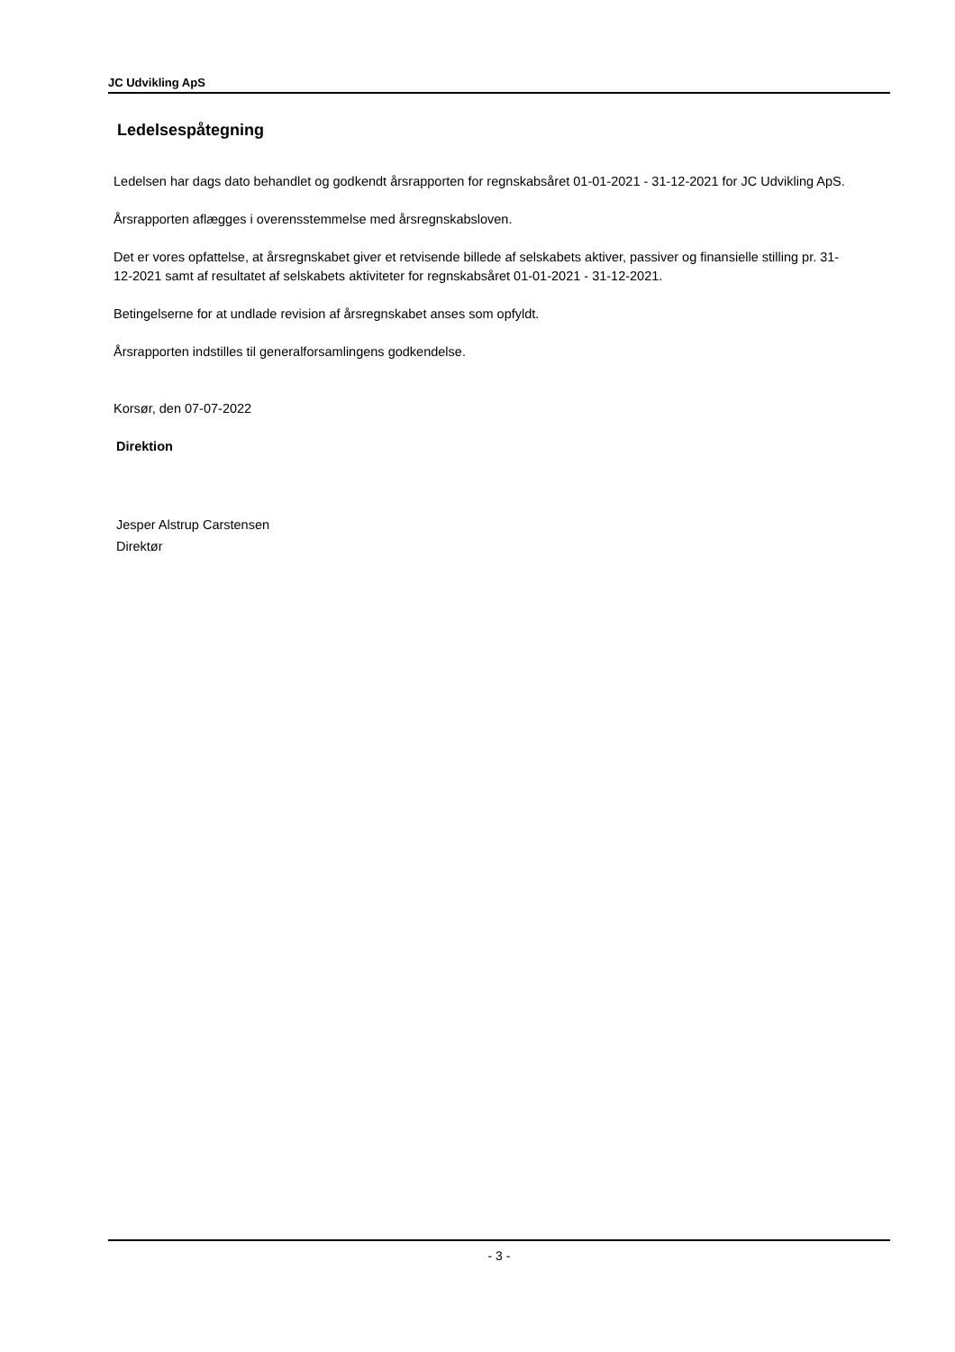JC Udvikling ApS
Ledelsespåtegning
Ledelsen har dags dato behandlet og godkendt årsrapporten for regnskabsåret 01-01-2021 - 31-12-2021 for JC Udvikling ApS.
Årsrapporten aflægges i overensstemmelse med årsregnskabsloven.
Det er vores opfattelse, at årsregnskabet giver et retvisende billede af selskabets aktiver, passiver og finansielle stilling pr. 31-12-2021 samt af resultatet af selskabets aktiviteter for regnskabsåret 01-01-2021 - 31-12-2021.
Betingelserne for at undlade revision af årsregnskabet anses som opfyldt.
Årsrapporten indstilles til generalforsamlingens godkendelse.
Korsør, den 07-07-2022
Direktion
Jesper Alstrup Carstensen
Direktør
- 3 -